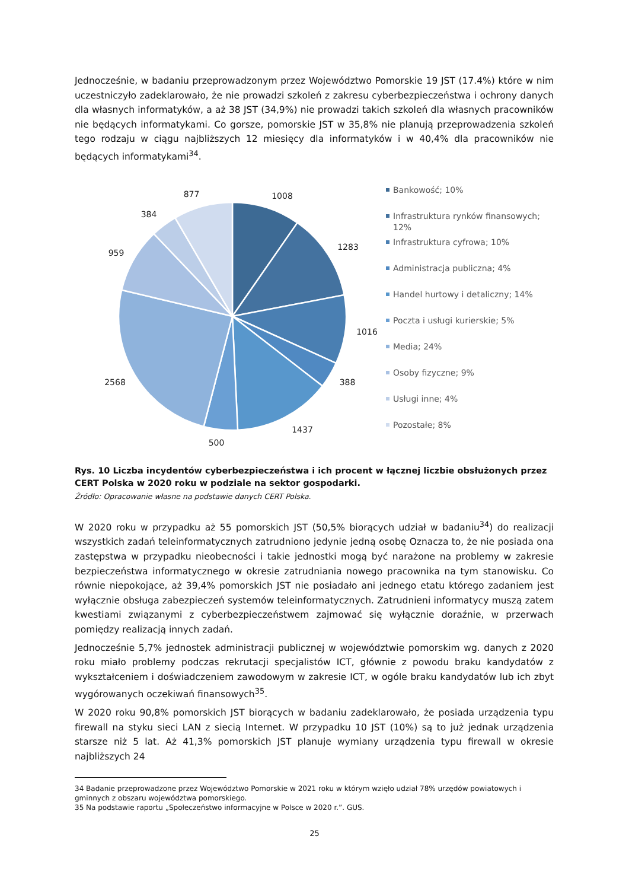Jednocześnie, w badaniu przeprowadzonym przez Województwo Pomorskie 19 JST (17.4%) które w nim uczestniczyło zadeklarowało, że nie prowadzi szkoleń z zakresu cyberbezpieczeństwa i ochrony danych dla własnych informatyków, a aż 38 JST (34,9%) nie prowadzi takich szkoleń dla własnych pracowników nie będących informatykami. Co gorsze, pomorskie JST w 35,8% nie planują przeprowadzenia szkoleń tego rodzaju w ciągu najbliższych 12 miesięcy dla informatyków i w 40,4% dla pracowników nie będących informatykami<sup>34</sup>.
877
1008
384
1283
959
1016
2568
388
1437
500
Bankowość; 10%
Infrastruktura rynków finansowych; 12%
Infrastruktura cyfrowa; 10%
Administracja publiczna; 4%
Handel hurtowy i detaliczny; 14%
Poczta i usługi kurierskie; 5%
Media; 24%
Osoby fizyczne; 9%
Usługi inne; 4%
Pozostałe; 8%
Rys. 10 Liczba incydentów cyberbezpieczeństwa i ich procent w łącznej liczbie obsłużonych przez CERT Polska w 2020 roku w podziale na sektor gospodarki.
Źródło: Opracowanie własne na podstawie danych CERT Polska.
W 2020 roku w przypadku aż 55 pomorskich JST (50,5% biorących udział w badaniu<sup>34</sup>) do realizacji wszystkich zadań teleinformatycznych zatrudniono jedynie jedną osobę Oznacza to, że nie posiada ona zastępstwa w przypadku nieobecności i takie jednostki mogą być narażone na problemy w zakresie bezpieczeństwa informatycznego w okresie zatrudniania nowego pracownika na tym stanowisku. Co równie niepokojące, aż 39,4% pomorskich JST nie posiadało ani jednego etatu którego zadaniem jest wyłącznie obsługa zabezpieczeń systemów teleinformatycznych. Zatrudnieni informatycy muszą zatem kwestiami związanymi z cyberbezpieczeństwem zajmować się wyłącznie doraźnie, w przerwach pomiędzy realizacją innych zadań.
Jednocześnie 5,7% jednostek administracji publicznej w województwie pomorskim wg. danych z 2020 roku miało problemy podczas rekrutacji specjalistów ICT, głównie z powodu braku kandydatów z wykształceniem i doświadczeniem zawodowym w zakresie ICT, w ogóle braku kandydatów lub ich zbyt wygórowanych oczekiwań finansowych<sup>35</sup>.
W 2020 roku 90,8% pomorskich JST biorących w badaniu zadeklarowało, że posiada urządzenia typu firewall na styku sieci LAN z siecią Internet. W przypadku 10 JST (10%) są to już jednak urządzenia starsze niż 5 lat. Aż 41,3% pomorskich JST planuje wymiany urządzenia typu firewall w okresie najbliższych 24
34 Badanie przeprowadzone przez Województwo Pomorskie w 2021 roku w którym wzięło udział 78% urzędów powiatowych i gminnych z obszaru województwa pomorskiego.
35 Na podstawie raportu „Społeczeństwo informacyjne w Polsce w 2020 r.”. GUS.
25